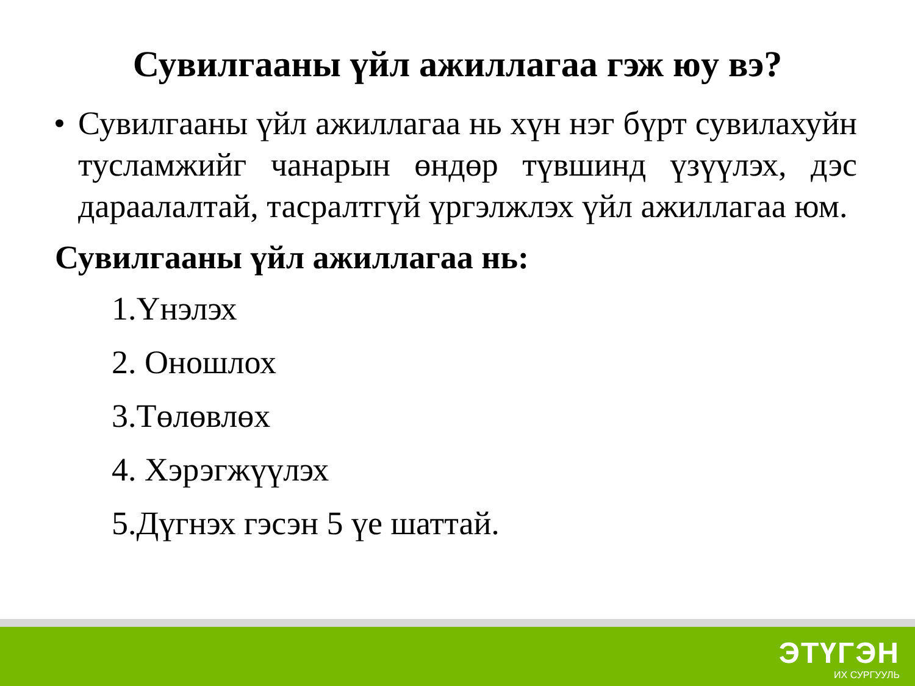Сувилгааны үйл ажиллагаа гэж юу вэ?
• Сувилгааны үйл ажиллагаа нь хүн нэг бүрт сувилахуйн тусламжийг чанарын өндөр түвшинд үзүүлэх, дэс дараалалтай, тасралтгүй үргэлжлэх үйл ажиллагаа юм.
Сувилгааны үйл ажиллагаа нь:
1.Үнэлэх
2. Оношлох
3.Төлөвлөх
4. Хэрэгжүүлэх
5.Дүгнэх гэсэн 5 үе шаттай.
ЭТҮГЭН
ИХ СУРГУУЛЬ